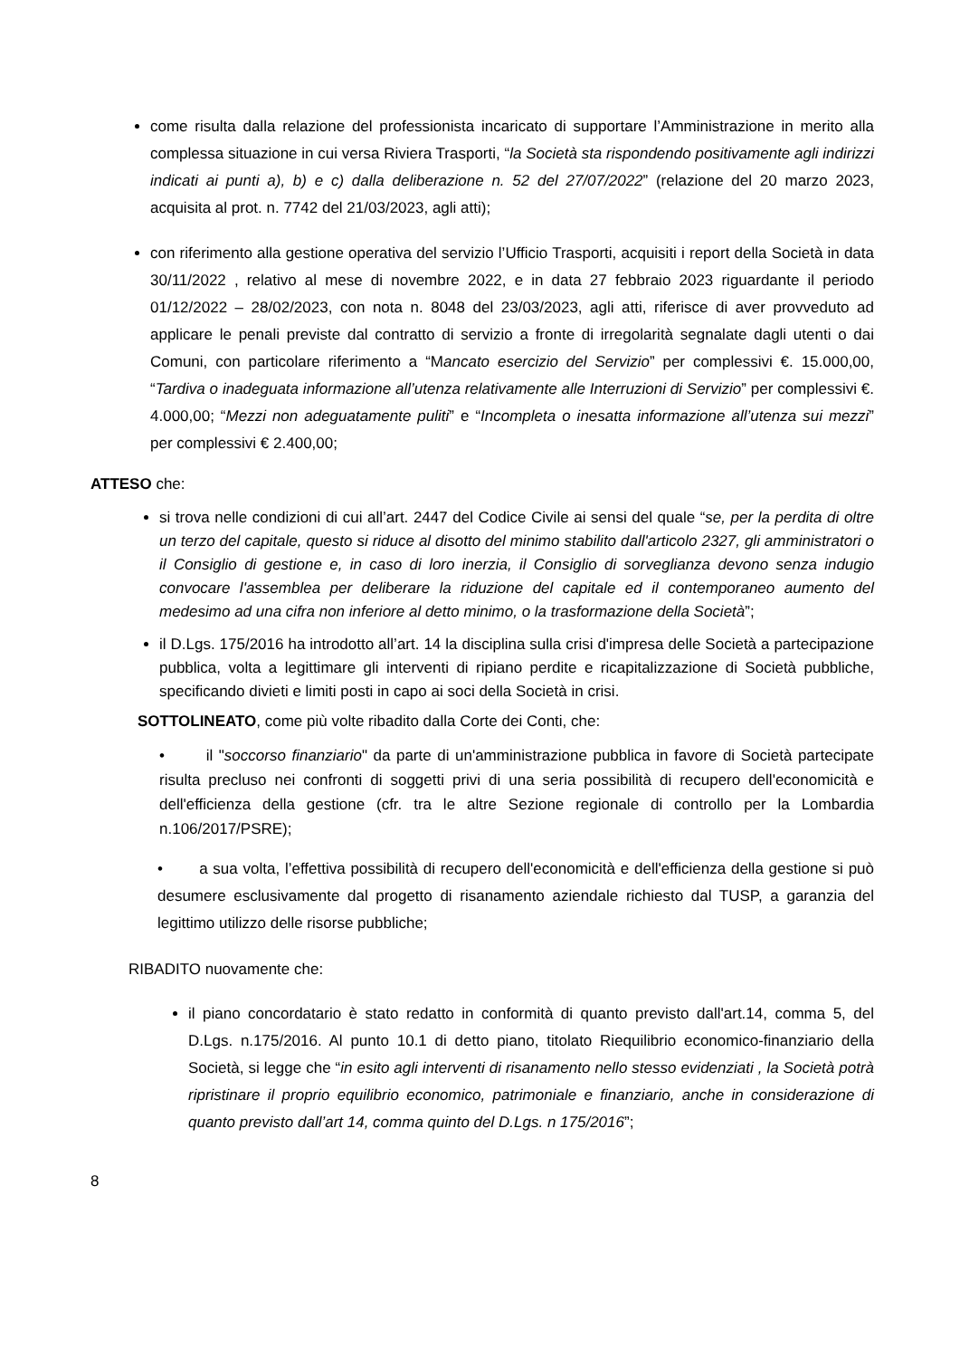come risulta dalla relazione del professionista incaricato di supportare l’Amministrazione in merito alla complessa situazione in cui versa Riviera Trasporti, “la Società sta rispondendo positivamente agli indirizzi indicati ai punti a), b) e c) dalla deliberazione n. 52 del 27/07/2022” (relazione del 20 marzo 2023, acquisita al prot. n. 7742 del 21/03/2023, agli atti);
con riferimento alla gestione operativa del servizio l’Ufficio Trasporti, acquisiti i report della Società in data 30/11/2022 , relativo al mese di novembre 2022, e in data 27 febbraio 2023 riguardante il periodo 01/12/2022 – 28/02/2023, con nota n. 8048 del 23/03/2023, agli atti, riferisce di aver provveduto ad applicare le penali previste dal contratto di servizio a fronte di irregolarità segnalate dagli utenti o dai Comuni, con particolare riferimento a “Mancato esercizio del Servizio” per complessivi €. 15.000,00, “Tardiva o inadeguata informazione all’utenza relativamente alle Interruzioni di Servizio” per complessivi €. 4.000,00; “Mezzi non adeguatamente puliti” e “Incompleta o inesatta informazione all’utenza sui mezzi” per complessivi € 2.400,00;
ATTESO che:
si trova nelle condizioni di cui all’art. 2447 del Codice Civile ai sensi del quale “se, per la perdita di oltre un terzo del capitale, questo si riduce al disotto del minimo stabilito dall'articolo 2327, gli amministratori o il Consiglio di gestione e, in caso di loro inerzia, il Consiglio di sorveglianza devono senza indugio convocare l'assemblea per deliberare la riduzione del capitale ed il contemporaneo aumento del medesimo ad una cifra non inferiore al detto minimo, o la trasformazione della Società”;
il D.Lgs. 175/2016 ha introdotto all’art. 14 la disciplina sulla crisi d'impresa delle Società a partecipazione pubblica, volta a legittimare gli interventi di ripiano perdite e ricapitalizzazione di Società pubbliche, specificando divieti e limiti posti in capo ai soci della Società in crisi.
SOTTOLINEATO, come più volte ribadito dalla Corte dei Conti, che:
• il "soccorso finanziario" da parte di un'amministrazione pubblica in favore di Società partecipate risulta precluso nei confronti di soggetti privi di una seria possibilità di recupero dell'economicità e dell'efficienza della gestione (cfr. tra le altre Sezione regionale di controllo per la Lombardia n.106/2017/PSRE);
• a sua volta, l’effettiva possibilità di recupero dell'economicità e dell'efficienza della gestione si può desumere esclusivamente dal progetto di risanamento aziendale richiesto dal TUSP, a garanzia del legittimo utilizzo delle risorse pubbliche;
RIBADITO nuovamente che:
il piano concordatario è stato redatto in conformità di quanto previsto dall'art.14, comma 5, del D.Lgs. n.175/2016. Al punto 10.1 di detto piano, titolato Riequilibrio economico-finanziario della Società, si legge che “in esito agli interventi di risanamento nello stesso evidenziati , la Società potrà ripristinare il proprio equilibrio economico, patrimoniale e finanziario, anche in considerazione di quanto previsto dall’art 14, comma quinto del D.Lgs. n 175/2016”;
8